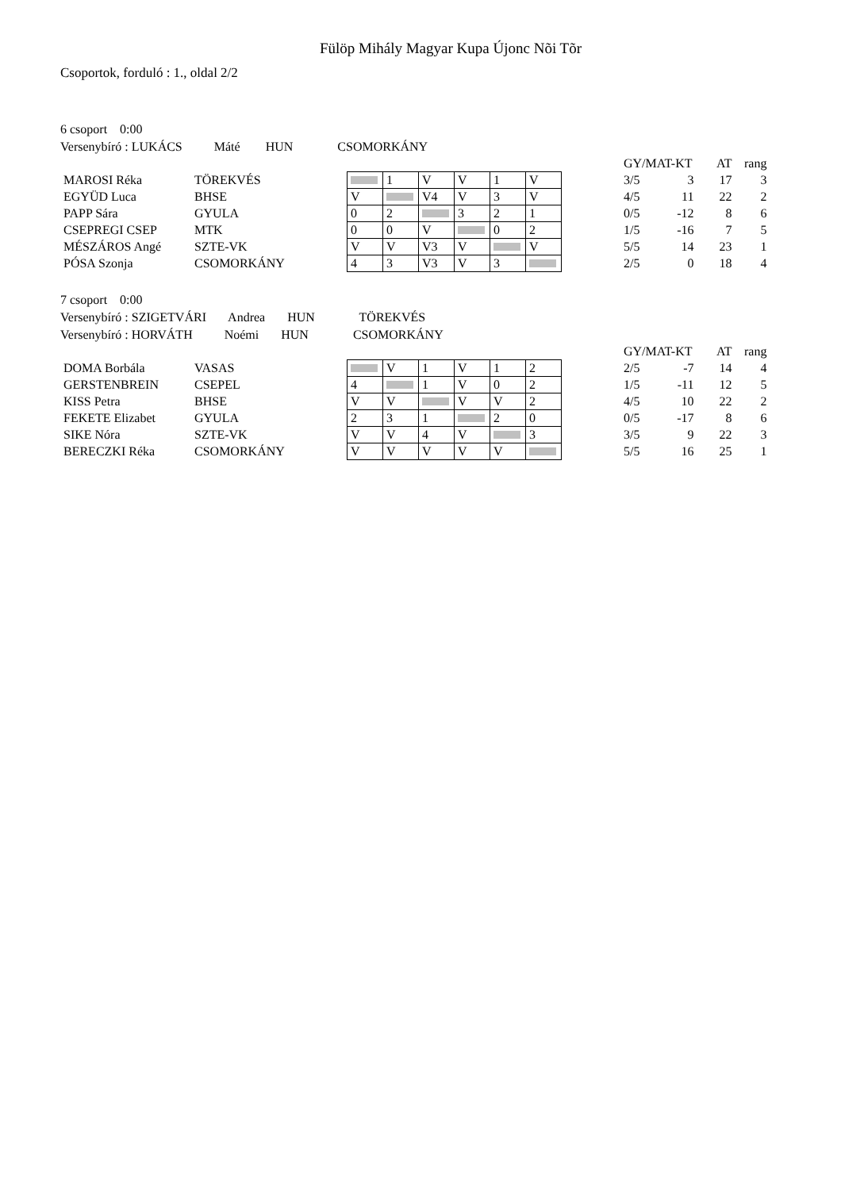Fülöp Mihály Magyar Kupa Újonc Nõi Tõr
Csoportok, forduló : 1., oldal 2/2
6 csoport 0:00
Versenybíró : LUKÁCS Máté HUN CSOMORKÁNY
| | | | | | | | | | | GY/MAT-KT | | AT | rang |
| MAROSI Réka | TÖREKVÉS | | | 1 | V | V | 1 | V | | 3/5 | 3 | 17 | 3 |
| EGYÜD Luca | BHSE | | V | | V4 | V | 3 | V | | 4/5 | 11 | 22 | 2 |
| PAPP Sára | GYULA | | 0 | 2 | | 3 | 2 | 1 | | 0/5 | -12 | 8 | 6 |
| CSEPREGI CSEP | MTK | | 0 | 0 | V | | 0 | 2 | | 1/5 | -16 | 7 | 5 |
| MÉSZÁROS Angé | SZTE-VK | | V | V | V3 | V | | V | | 5/5 | 14 | 23 | 1 |
| PÓSA Szonja | CSOMORKÁNY | | 4 | 3 | V3 | V | 3 | | | 2/5 | 0 | 18 | 4 |
7 csoport 0:00
Versenybíró : SZIGETVÁRI Andrea HUN TÖREKVÉS
Versenybíró : HORVÁTH Noémi HUN CSOMORKÁNY
| | | | | | | | | | | GY/MAT-KT | | AT | rang |
| DOMA Borbála | VASAS | | | V | 1 | V | 1 | 2 | | 2/5 | -7 | 14 | 4 |
| GERSTENBREIN | CSEPEL | | 4 | | 1 | V | 0 | 2 | | 1/5 | -11 | 12 | 5 |
| KISS Petra | BHSE | | V | V | | V | V | 2 | | 4/5 | 10 | 22 | 2 |
| FEKETE Elizabet | GYULA | | 2 | 3 | 1 | | 2 | 0 | | 0/5 | -17 | 8 | 6 |
| SIKE Nóra | SZTE-VK | | V | V | 4 | V | | 3 | | 3/5 | 9 | 22 | 3 |
| BERECZKI Réka | CSOMORKÁNY | | V | V | V | V | V | | | 5/5 | 16 | 25 | 1 |